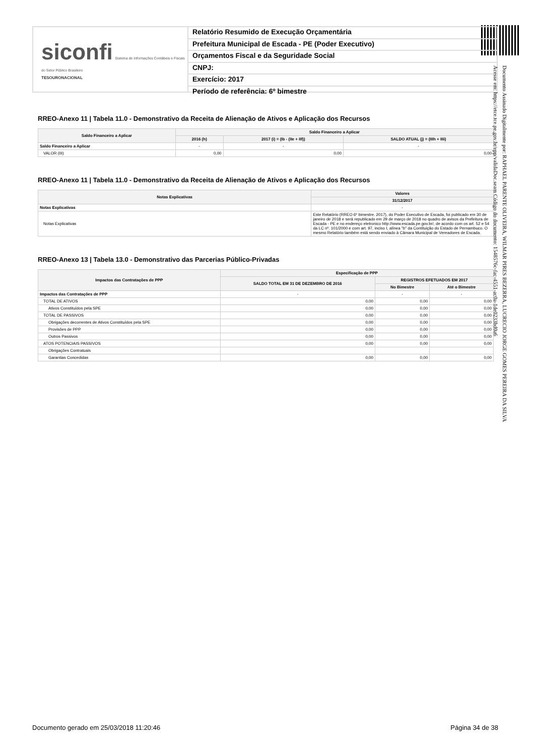siconfi Sistema de Informações Contábeis e Fiscais do Setor Público Brasileiro
TESOURONACIONAL
Relatório Resumido de Execução Orçamentária
Prefeitura Municipal de Escada - PE (Poder Executivo)
Orçamentos Fiscal e da Seguridade Social
CNPJ:
Exercício: 2017
Período de referência: 6º bimestre
RREO-Anexo 11 | Tabela 11.0 - Demonstrativo da Receita de Alienação de Ativos e Aplicação dos Recursos
| Saldo Financeiro a Aplicar | Saldo Financeiro a Aplicar | | |
| --- | --- | --- | --- |
| | 2016 (h) | 2017 (i) = (Ib - (IIe + IIf)) | SALDO ATUAL (j) = (IIIh + IIIi) |
| Saldo Financeiro a Aplicar | - | - | - |
| VALOR (III) | 0,00 | 0,00 | 0,00 |
RREO-Anexo 11 | Tabela 11.0 - Demonstrativo da Receita de Alienação de Ativos e Aplicação dos Recursos
| Notas Explicativas | Valores |
| --- | --- |
| | 31/12/2017 |
| Notas Explicativas | - |
| Notas Explicativas | Este Relatório (RREO 6º bimestre. 2017), do Poder Executivo de Escada, foi publicado em 30 de janeiro de 2018 e será republicado em 29 de março de 2018 no quadro de avisos da Prefeitura de Escada - PE e no endereço eletronico http://www.escada.pe.gov.br/, de acordo com os art. 52 e 54 da LC nº. 101/2000 e com art. 97, inciso I, alínea "b" da Contituição do Estado de Pernambuco. O mesmo Relatório também está sendo enviado à Câmara Municipal de Vereadores de Escada. |
RREO-Anexo 13 | Tabela 13.0 - Demonstrativo das Parcerias Público-Privadas
| Impactos das Contratações de PPP | Especificação de PPP | | |
| --- | --- | --- | --- |
| | SALDO TOTAL EM 31 DE DEZEMBRO DE 2016 | REGISTROS EFETUADOS EM 2017 | |
| | | No Bimestre | Até o Bimestre |
| Impactos das Contratações de PPP | - | - | - |
| TOTAL DE ATIVOS | 0,00 | 0,00 | 0,00 |
| Ativos Constituídos pela SPE | 0,00 | 0,00 | 0,00 |
| TOTAL DE PASSIVOS | 0,00 | 0,00 | 0,00 |
| Obrigações decorrentes de Ativos Constituídos pela SPE | 0,00 | 0,00 | 0,00 |
| Provisões de PPP | 0,00 | 0,00 | 0,00 |
| Outros Passivos | 0,00 | 0,00 | 0,00 |
| ATOS POTENCIAIS PASSIVOS | 0,00 | 0,00 | 0,00 |
| Obrigações Contratuais | | | |
| Garantias Concedidas | 0,00 | 0,00 | 0,00 |
Documento Assinado Digitalmente por: RAPHAEL PARENTE OLIVEIRA, WILMAR PIRES BEZERRA, LUCRECIO JORGE GOMES PEREIRA DA SILVA
Acesse em: https://etce.tce.pe.gov.br/epp/validaDoc.seam Código do documento: 1548576c-fac-4551-ac0a-1de0233bd0a6
Documento gerado em 25/03/2018 11:20:46 Página 34 de 38